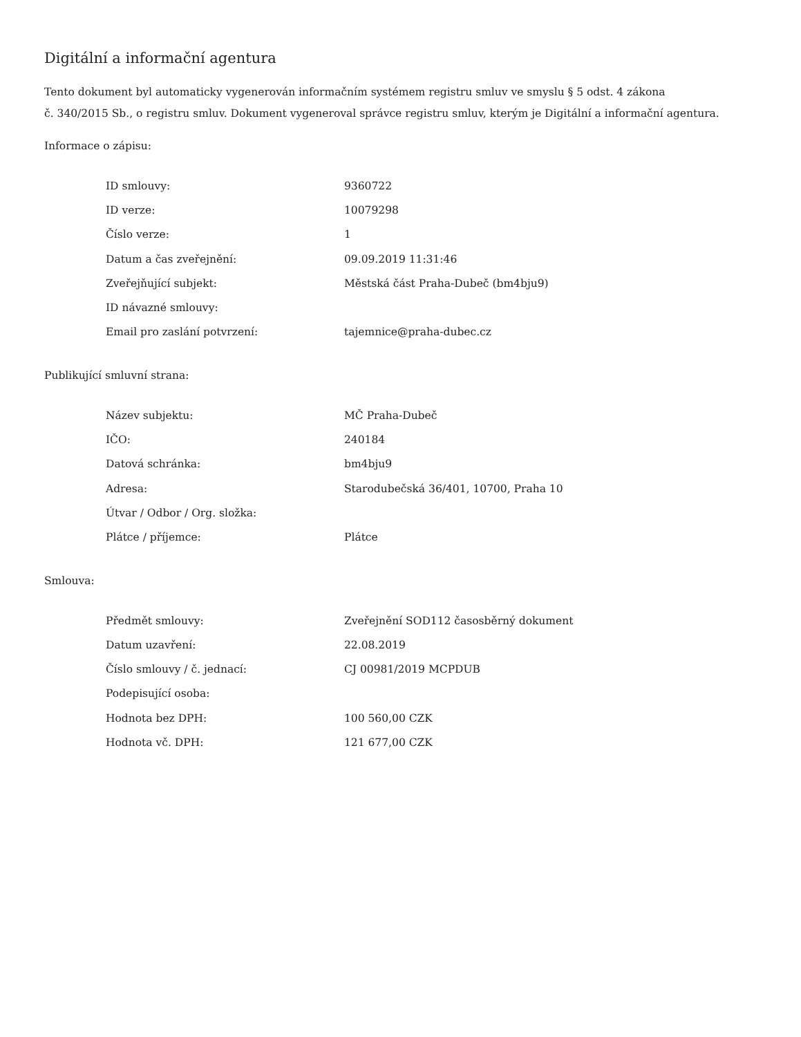Digitální a informační agentura
Tento dokument byl automaticky vygenerován informačním systémem registru smluv ve smyslu § 5 odst. 4 zákona
č. 340/2015 Sb., o registru smluv. Dokument vygeneroval správce registru smluv, kterým je Digitální a informační agentura.
Informace o zápisu:
| ID smlouvy: | 9360722 |
| ID verze: | 10079298 |
| Číslo verze: | 1 |
| Datum a čas zveřejnění: | 09.09.2019 11:31:46 |
| Zveřejňující subjekt: | Městská část Praha-Dubeč (bm4bju9) |
| ID návazné smlouvy: | |
| Email pro zaslání potvrzení: | tajemnice@praha-dubec.cz |
Publikující smluvní strana:
| Název subjektu: | MČ Praha-Dubeč |
| IČO: | 240184 |
| Datová schránka: | bm4bju9 |
| Adresa: | Starodubečská 36/401, 10700, Praha 10 |
| Útvar / Odbor / Org. složka: | |
| Plátce / příjemce: | Plátce |
Smlouva:
| Předmět smlouvy: | Zveřejnění SOD112 časosběrný dokument |
| Datum uzavření: | 22.08.2019 |
| Číslo smlouvy / č. jednací: | CJ 00981/2019 MCPDUB |
| Podepisující osoba: | |
| Hodnota bez DPH: | 100 560,00 CZK |
| Hodnota vč. DPH: | 121 677,00 CZK |